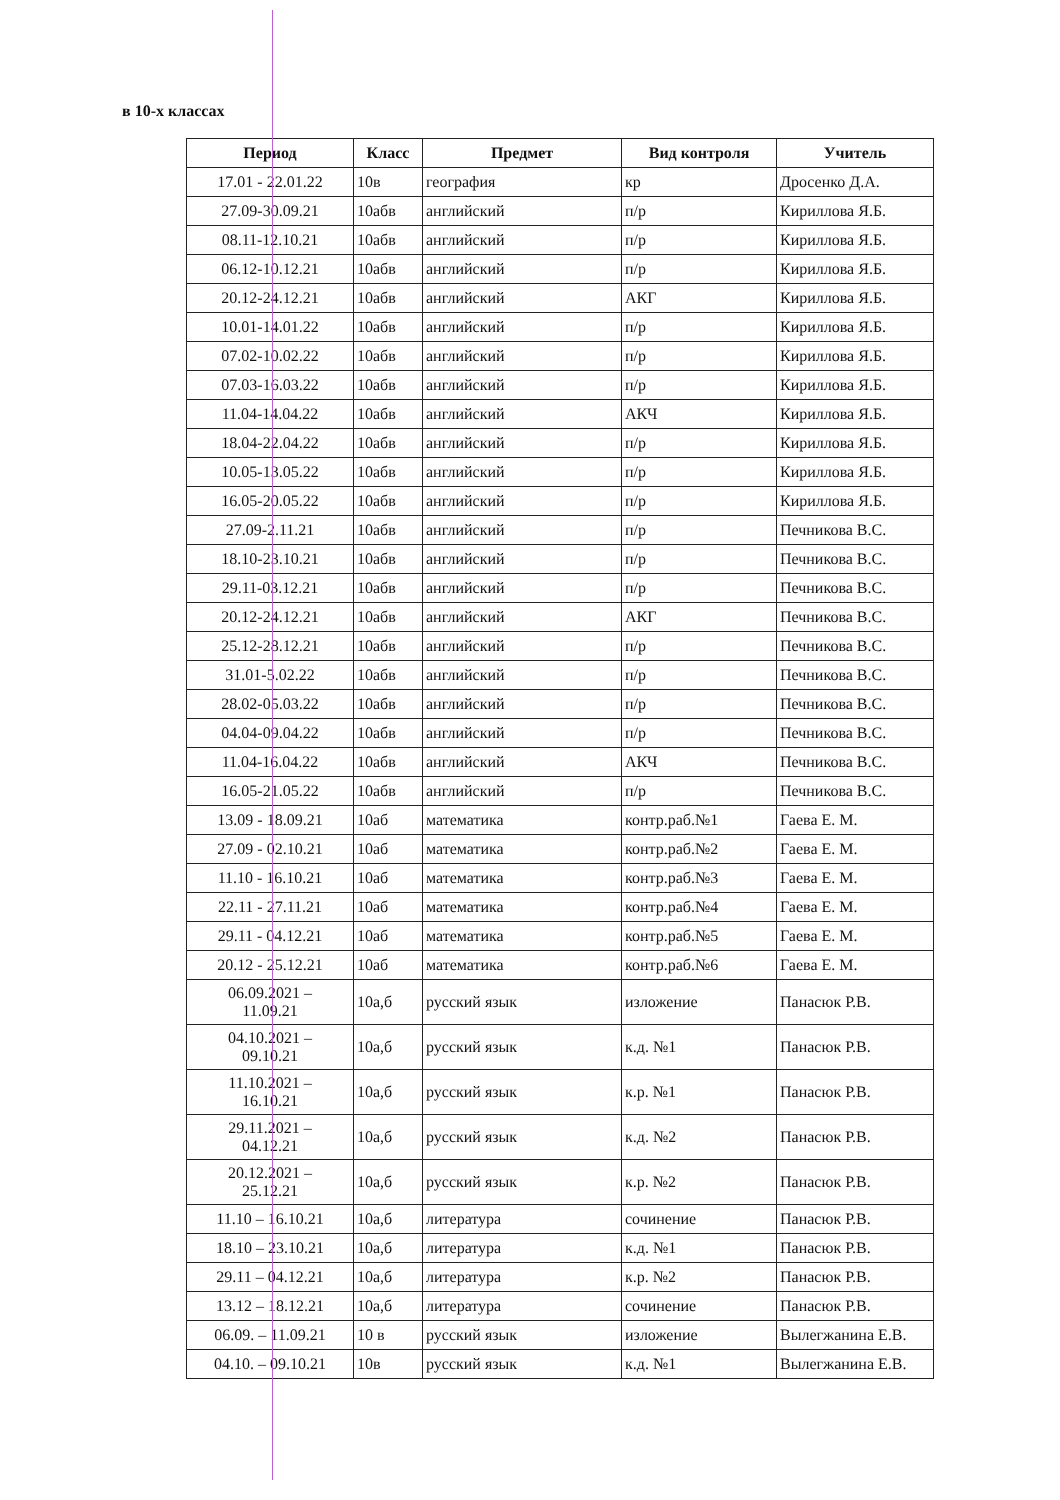в 10-х классах
| Период | Класс | Предмет | Вид контроля | Учитель |
| --- | --- | --- | --- | --- |
| 17.01 - 22.01.22 | 10в | география | кр | Дросенко Д.А. |
| 27.09-30.09.21 | 10абв | английский | п/р | Кириллова Я.Б. |
| 08.11-12.10.21 | 10абв | английский | п/р | Кириллова Я.Б. |
| 06.12-10.12.21 | 10абв | английский | п/р | Кириллова Я.Б. |
| 20.12-24.12.21 | 10абв | английский | АКГ | Кириллова Я.Б. |
| 10.01-14.01.22 | 10абв | английский | п/р | Кириллова Я.Б. |
| 07.02-10.02.22 | 10абв | английский | п/р | Кириллова Я.Б. |
| 07.03-16.03.22 | 10абв | английский | п/р | Кириллова Я.Б. |
| 11.04-14.04.22 | 10абв | английский | АКЧ | Кириллова Я.Б. |
| 18.04-22.04.22 | 10абв | английский | п/р | Кириллова Я.Б. |
| 10.05-13.05.22 | 10абв | английский | п/р | Кириллова Я.Б. |
| 16.05-20.05.22 | 10абв | английский | п/р | Кириллова Я.Б. |
| 27.09-2.11.21 | 10абв | английский | п/р | Печникова В.С. |
| 18.10-23.10.21 | 10абв | английский | п/р | Печникова В.С. |
| 29.11-03.12.21 | 10абв | английский | п/р | Печникова В.С. |
| 20.12-24.12.21 | 10абв | английский | АКГ | Печникова В.С. |
| 25.12-28.12.21 | 10абв | английский | п/р | Печникова В.С. |
| 31.01-5.02.22 | 10абв | английский | п/р | Печникова В.С. |
| 28.02-05.03.22 | 10абв | английский | п/р | Печникова В.С. |
| 04.04-09.04.22 | 10абв | английский | п/р | Печникова В.С. |
| 11.04-16.04.22 | 10абв | английский | АКЧ | Печникова В.С. |
| 16.05-21.05.22 | 10абв | английский | п/р | Печникова В.С. |
| 13.09 - 18.09.21 | 10аб | математика | контр.раб.№1 | Гаева Е. М. |
| 27.09 - 02.10.21 | 10аб | математика | контр.раб.№2 | Гаева Е. М. |
| 11.10 - 16.10.21 | 10аб | математика | контр.раб.№3 | Гаева Е. М. |
| 22.11 - 27.11.21 | 10аб | математика | контр.раб.№4 | Гаева Е. М. |
| 29.11 - 04.12.21 | 10аб | математика | контр.раб.№5 | Гаева Е. М. |
| 20.12 - 25.12.21 | 10аб | математика | контр.раб.№6 | Гаева Е. М. |
| 06.09.2021 – 11.09.21 | 10а,б | русский язык | изложение | Панасюк Р.В. |
| 04.10.2021 – 09.10.21 | 10а,б | русский язык | к.д. №1 | Панасюк Р.В. |
| 11.10.2021 – 16.10.21 | 10а,б | русский язык | к.р. №1 | Панасюк Р.В. |
| 29.11.2021 – 04.12.21 | 10а,б | русский язык | к.д. №2 | Панасюк Р.В. |
| 20.12.2021 – 25.12.21 | 10а,б | русский язык | к.р. №2 | Панасюк Р.В. |
| 11.10 – 16.10.21 | 10а,б | литература | сочинение | Панасюк Р.В. |
| 18.10 – 23.10.21 | 10а,б | литература | к.д. №1 | Панасюк Р.В. |
| 29.11 – 04.12.21 | 10а,б | литература | к.р. №2 | Панасюк Р.В. |
| 13.12 – 18.12.21 | 10а,б | литература | сочинение | Панасюк Р.В. |
| 06.09. – 11.09.21 | 10 в | русский язык | изложение | Вылегжанина Е.В. |
| 04.10. – 09.10.21 | 10в | русский язык | к.д. №1 | Вылегжанина Е.В. |